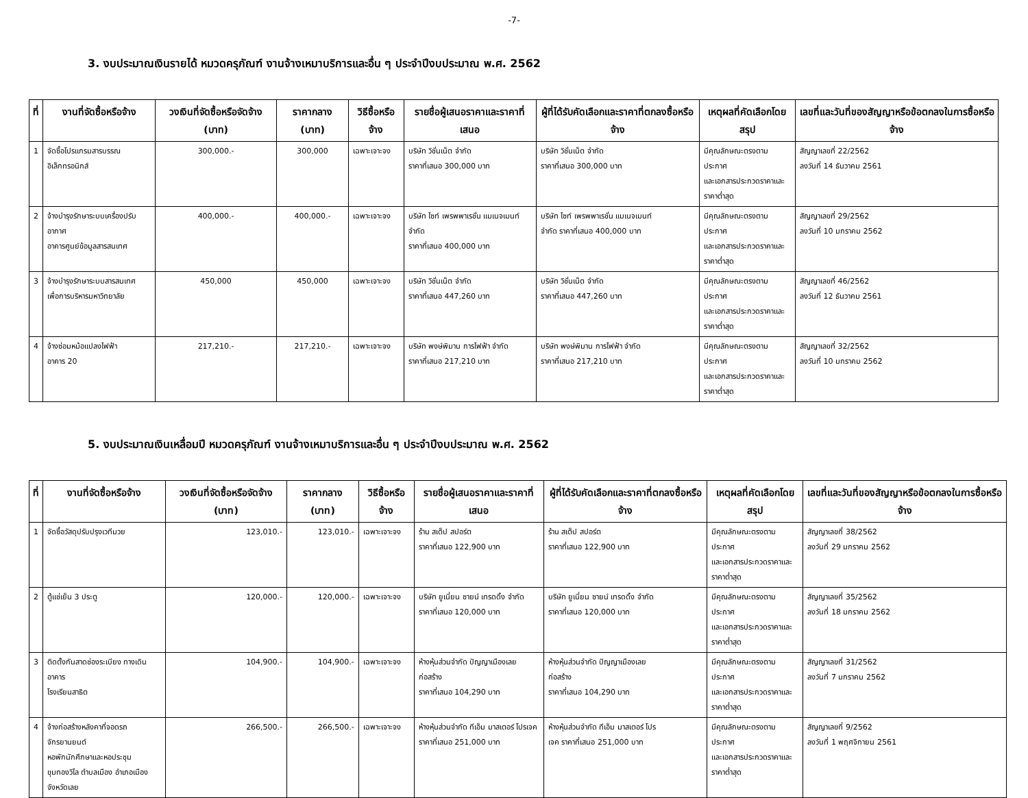-7-
3. งบประมาณเงินรายได้ หมวดครุภัณฑ์ งานจ้างเหมาบริการและอื่น ๆ ประจำปีงบประมาณ พ.ศ. 2562
| ที่ | งานที่จัดซื้อหรือจ้าง | วงเงินที่จัดซื้อหรือจัดจ้าง (บาท) | ราคากลาง (บาท) | วิธีซื้อหรือจ้าง | รายชื่อผู้เสนอราคาและราคาที่เสนอ | ผู้ที่ได้รับคัดเลือกและราคาที่ตกลงซื้อหรือจ้าง | เหตุผลที่คัดเลือกโดยสรุป | เลขที่และวันที่ของสัญญาหรือข้อตกลงในการซื้อหรือจ้าง |
| --- | --- | --- | --- | --- | --- | --- | --- | --- |
| 1 | จัดซื้อโปรแกรมสารบรรณ อิเล็กทรอนิกส์ | 300,000.- | 300,000 | เฉพาะเจาะจง | บริษัท วิชั่นเน็ต จำกัด ราคาที่เสนอ 300,000 บาท | บริษัท วิชั่นเน็ต จำกัด ราคาที่เสนอ 300,000 บาท | มีคุณลักษณะตรงตามประกาศ และเอกสารประกวดราคาและ ราคาต่ำสุด | สัญญาเลขที่ 22/2562 ลงวันที่ 14 ธันวาคม 2561 |
| 2 | จ้างบำรุงรักษาระบบเครื่องปรับอากาศ อาคารศูนย์ข้อมูลสารสนเทศ | 400,000.- | 400,000.- | เฉพาะเจาะจง | บริษัท ไซท์ เพรพพาเรชั่น แมเนจเมนท์ จำกัด ราคาที่เสนอ 400,000 บาท | บริษัท ไซท์ เพรพพาเรชั่น แมเนจเมนท์ จำกัด ราคาที่เสนอ 400,000 บาท | มีคุณลักษณะตรงตามประกาศ และเอกสารประกวดราคาและ ราคาต่ำสุด | สัญญาเลขที่ 29/2562 ลงวันที่ 10 มกราคม 2562 |
| 3 | จ้างบำรุงรักษาระบบสารสนเทศ เพื่อการบริหารมหาวิทยาลัย | 450,000 | 450,000 | เฉพาะเจาะจง | บริษัท วิชั่นเน็ต จำกัด ราคาที่เสนอ 447,260 บาท | บริษัท วิชั่นเน็ต จำกัด ราคาที่เสนอ 447,260 บาท | มีคุณลักษณะตรงตามประกาศ และเอกสารประกวดราคาและ ราคาต่ำสุด | สัญญาเลขที่ 46/2562 ลงวันที่ 12 ธันวาคม 2561 |
| 4 | จ้างซ่อมหม้อแปลงไฟฟ้า อาคาร 20 | 217,210.- | 217,210.- | เฉพาะเจาะจง | บริษัท พงษ์พิมาน การไฟฟ้า จำกัด ราคาที่เสนอ 217,210 บาท | บริษัท พงษ์พิมาน การไฟฟ้า จำกัด ราคาที่เสนอ 217,210 บาท | มีคุณลักษณะตรงตามประกาศ และเอกสารประกวดราคาและ ราคาต่ำสุด | สัญญาเลขที่ 32/2562 ลงวันที่ 10 มกราคม 2562 |
5. งบประมาณเงินเหลื่อมปี หมวดครุภัณฑ์ งานจ้างเหมาบริการและอื่น ๆ ประจำปีงบประมาณ พ.ศ. 2562
| ที่ | งานที่จัดซื้อหรือจ้าง | วงเงินที่จัดซื้อหรือจัดจ้าง (บาท) | ราคากลาง (บาท) | วิธีซื้อหรือจ้าง | รายชื่อผู้เสนอราคาและราคาที่เสนอ | ผู้ที่ได้รับคัดเลือกและราคาที่ตกลงซื้อหรือจ้าง | เหตุผลที่คัดเลือกโดยสรุป | เลขที่และวันที่ของสัญญาหรือข้อตกลงในการซื้อหรือจ้าง |
| --- | --- | --- | --- | --- | --- | --- | --- | --- |
| 1 | จัดซื้อวัสดุปรับปรุงเวทีมวย | 123,010.- | 123,010.- | เฉพาะเจาะจง | ร้าน สเต็ป สปอร์ต ราคาที่เสนอ 122,900 บาท | ร้าน สเต็ป สปอร์ต ราคาที่เสนอ 122,900 บาท | มีคุณลักษณะตรงตามประกาศ และเอกสารประกวดราคาและ ราคาต่ำสุด | สัญญาเลขที่ 38/2562 ลงวันที่ 29 มกราคม 2562 |
| 2 | ตู้แช่เย็น 3 ประตู | 120,000.- | 120,000.- | เฉพาะเจาะจง | บริษัท ยูเนี่ยน ซายน์ เทรดดิ้ง จำกัด ราคาที่เสนอ 120,000 บาท | บริษัท ยูเนี่ยน ซายน์ เทรดดิ้ง จำกัด ราคาที่เสนอ 120,000 บาท | มีคุณลักษณะตรงตามประกาศ และเอกสารประกวดราคาและ ราคาต่ำสุด | สัญญาเลขที่ 35/2562 ลงวันที่ 18 มกราคม 2562 |
| 3 | ติดตั้งกันสาดช่องระเบียง ทางเดินอาคาร โรงเรียนสาธิต | 104,900.- | 104,900.- | เฉพาะเจาะจง | ห้างหุ้นส่วนจำกัด ปัญญาเมืองเลยก่อสร้าง ราคาที่เสนอ 104,290 บาท | ห้างหุ้นส่วนจำกัด ปัญญาเมืองเลย ก่อสร้าง ราคาที่เสนอ 104,290 บาท | มีคุณลักษณะตรงตามประกาศ และเอกสารประกวดราคาและ ราคาต่ำสุด | สัญญาเลขที่ 31/2562 ลงวันที่ 7 มกราคม 2562 |
| 4 | จ้างก่อสร้างหลังคาที่จอดรถจักรยานยนต์ หอพักนักศึกษาและหอประชุม ขุมทองวิไล ตำบลเมือง อำเภอเมือง จังหวัดเลย | 266,500.- | 266,500.- | เฉพาะเจาะจง | ห้างหุ้นส่วนจำกัด ทีเอ็ม มาสเตอร์ โปรเจค ราคาที่เสนอ 251,000 บาท | ห้างหุ้นส่วนจำกัด ทีเอ็ม มาสเตอร์ โปร เจค ราคาที่เสนอ 251,000 บาท | มีคุณลักษณะตรงตามประกาศ และเอกสารประกวดราคาและ ราคาต่ำสุด | สัญญาเลขที่ 9/2562 ลงวันที่ 1 พฤศจิกายน 2561 |